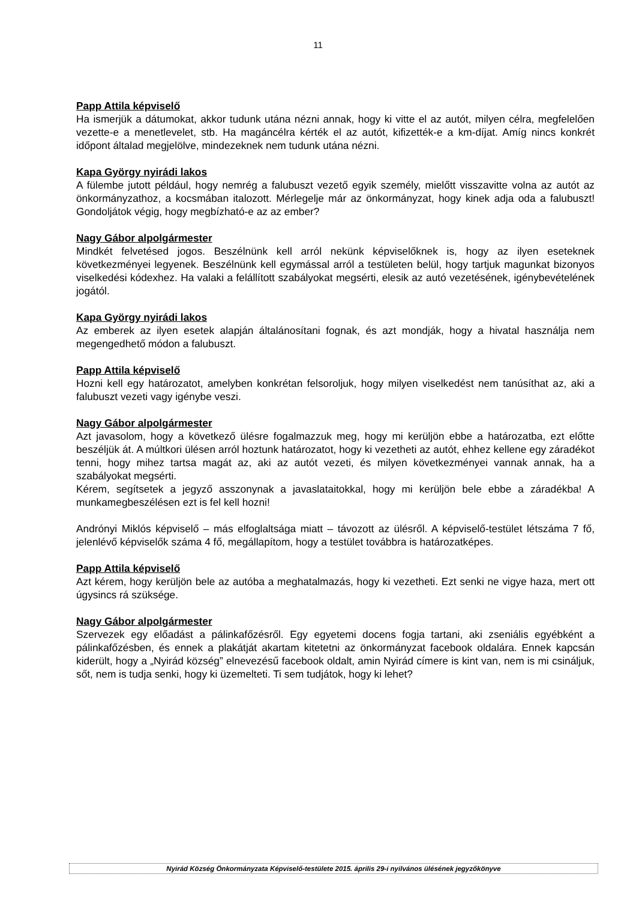11
Papp Attila képviselő
Ha ismerjük a dátumokat, akkor tudunk utána nézni annak, hogy ki vitte el az autót, milyen célra, megfelelően vezette-e a menetlevelet, stb. Ha magáncélra kérték el az autót, kifizették-e a km-díjat. Amíg nincs konkrét időpont általad megjelölve, mindezeknek nem tudunk utána nézni.
Kapa György nyirádi lakos
A fülembe jutott például, hogy nemrég a falubuszt vezető egyik személy, mielőtt visszavitte volna az autót az önkormányzathoz, a kocsmában italozott. Mérlegelje már az önkormányzat, hogy kinek adja oda a falubuszt! Gondoljátok végig, hogy megbízható-e az az ember?
Nagy Gábor alpolgármester
Mindkét felvetésed jogos. Beszélnünk kell arról nekünk képviselőknek is, hogy az ilyen eseteknek következményei legyenek. Beszélnünk kell egymással arról a testületen belül, hogy tartjuk magunkat bizonyos viselkedési kódexhez. Ha valaki a felállított szabályokat megsérti, elesik az autó vezetésének, igénybevételének jogától.
Kapa György nyirádi lakos
Az emberek az ilyen esetek alapján általánosítani fognak, és azt mondják, hogy a hivatal használja nem megengedhető módon a falubuszt.
Papp Attila képviselő
Hozni kell egy határozatot, amelyben konkrétan felsoroljuk, hogy milyen viselkedést nem tanúsíthat az, aki a falubuszt vezeti vagy igénybe veszi.
Nagy Gábor alpolgármester
Azt javasolom, hogy a következő ülésre fogalmazzuk meg, hogy mi kerüljön ebbe a határozatba, ezt előtte beszéljük át. A múltkori ülésen arról hoztunk határozatot, hogy ki vezetheti az autót, ehhez kellene egy záradékot tenni, hogy mihez tartsa magát az, aki az autót vezeti, és milyen következményei vannak annak, ha a szabályokat megsérti.
Kérem, segítsetek a jegyző asszonynak a javaslataitokkal, hogy mi kerüljön bele ebbe a záradékba! A munkamegbeszélésen ezt is fel kell hozni!
Andrónyi Miklós képviselő – más elfoglaltsága miatt – távozott az ülésről. A képviselő-testület létszáma 7 fő, jelenlévő képviselők száma 4 fő, megállapítom, hogy a testület továbbra is határozatképes.
Papp Attila képviselő
Azt kérem, hogy kerüljön bele az autóba a meghatalmazás, hogy ki vezetheti. Ezt senki ne vigye haza, mert ott úgysincs rá szüksége.
Nagy Gábor alpolgármester
Szervezek egy előadást a pálinkafőzésről. Egy egyetemi docens fogja tartani, aki zseniális egyébként a pálinkafőzésben, és ennek a plakátját akartam kitetetni az önkormányzat facebook oldalára. Ennek kapcsán kiderült, hogy a „Nyirád község” elnevezésű facebook oldalt, amin Nyirád címere is kint van, nem is mi csináljuk, sőt, nem is tudja senki, hogy ki üzemelteti. Ti sem tudjátok, hogy ki lehet?
Nyirád Község Önkormányzata Képviselő-testülete 2015. április 29-i nyilvános ülésének jegyzőkönyve